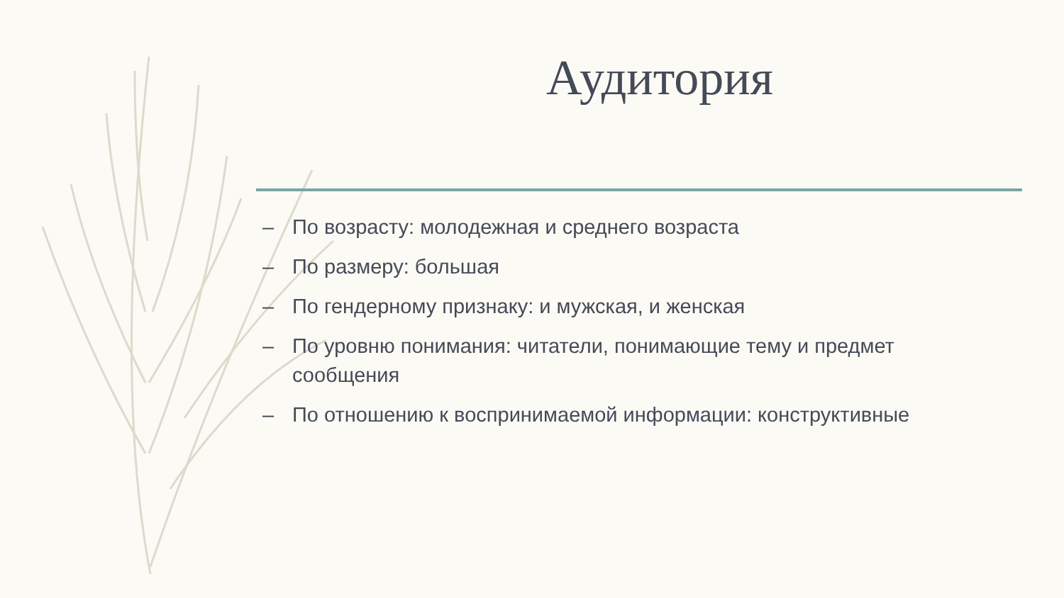Аудитория
– По возрасту: молодежная и среднего возраста
– По размеру: большая
– По гендерному признаку: и мужская, и женская
– По уровню понимания: читатели, понимающие тему и предмет сообщения
– По отношению к воспринимаемой информации: конструктивные